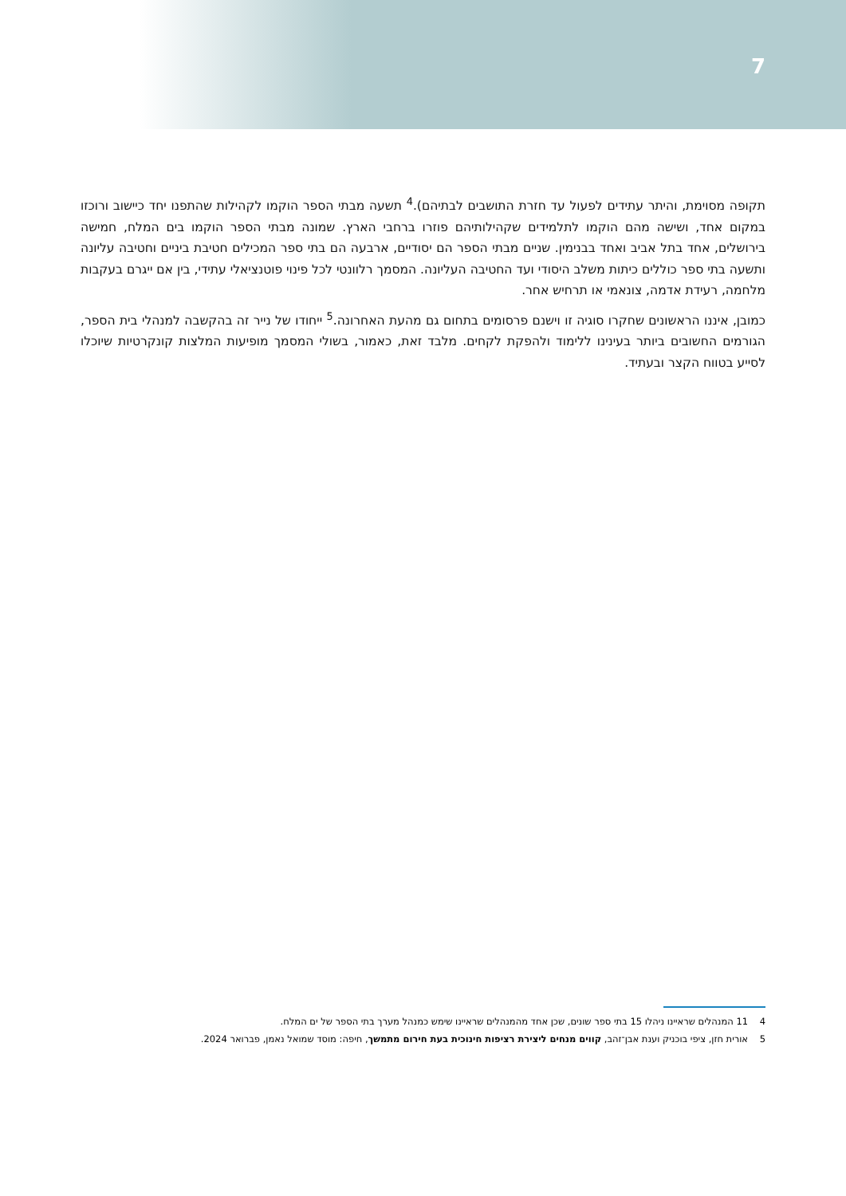7
תקופה מסוימת, והיתר עתידים לפעול עד חזרת התושבים לבתיהם).<sup>4</sup> תשעה מבתי הספר הוקמו לקהילות שהתפנו יחד כיישוב ורוכזו במקום אחד, ושישה מהם הוקמו לתלמידים שקהילותיהם פוזרו ברחבי הארץ. שמונה מבתי הספר הוקמו בים המלח, חמישה בירושלים, אחד בתל אביב ואחד בבנימין. שניים מבתי הספר הם יסודיים, ארבעה הם בתי ספר המכילים חטיבת ביניים וחטיבה עליונה ותשעה בתי ספר כוללים כיתות משלב היסודי ועד החטיבה העליונה. המסמך רלוונטי לכל פינוי פוטנציאלי עתידי, בין אם ייגרם בעקבות מלחמה, רעידת אדמה, צונאמי או תרחיש אחר.
כמובן, איננו הראשונים שחקרו סוגיה זו וישנם פרסומים בתחום גם מהעת האחרונה.<sup>5</sup> ייחודו של נייר זה בהקשבה למנהלי בית הספר, הגורמים החשובים ביותר בעינינו ללימוד ולהפקת לקחים. מלבד זאת, כאמור, בשולי המסמך מופיעות המלצות קונקרטיות שיוכלו לסייע בטווח הקצר ובעתיד.
4 11 המנהלים שראיינו ניהלו 15 בתי ספר שונים, שכן אחד מהמנהלים שראיינו שימש כמנהל מערך בתי הספר של ים המלח.
5 אורית חזן, ציפי בוכניק וענת אבן־זהב, קווים מנחים ליצירת רציפות חינוכית בעת חירום מתמשך, חיפה: מוסד שמואל נאמן, פברואר 2024.